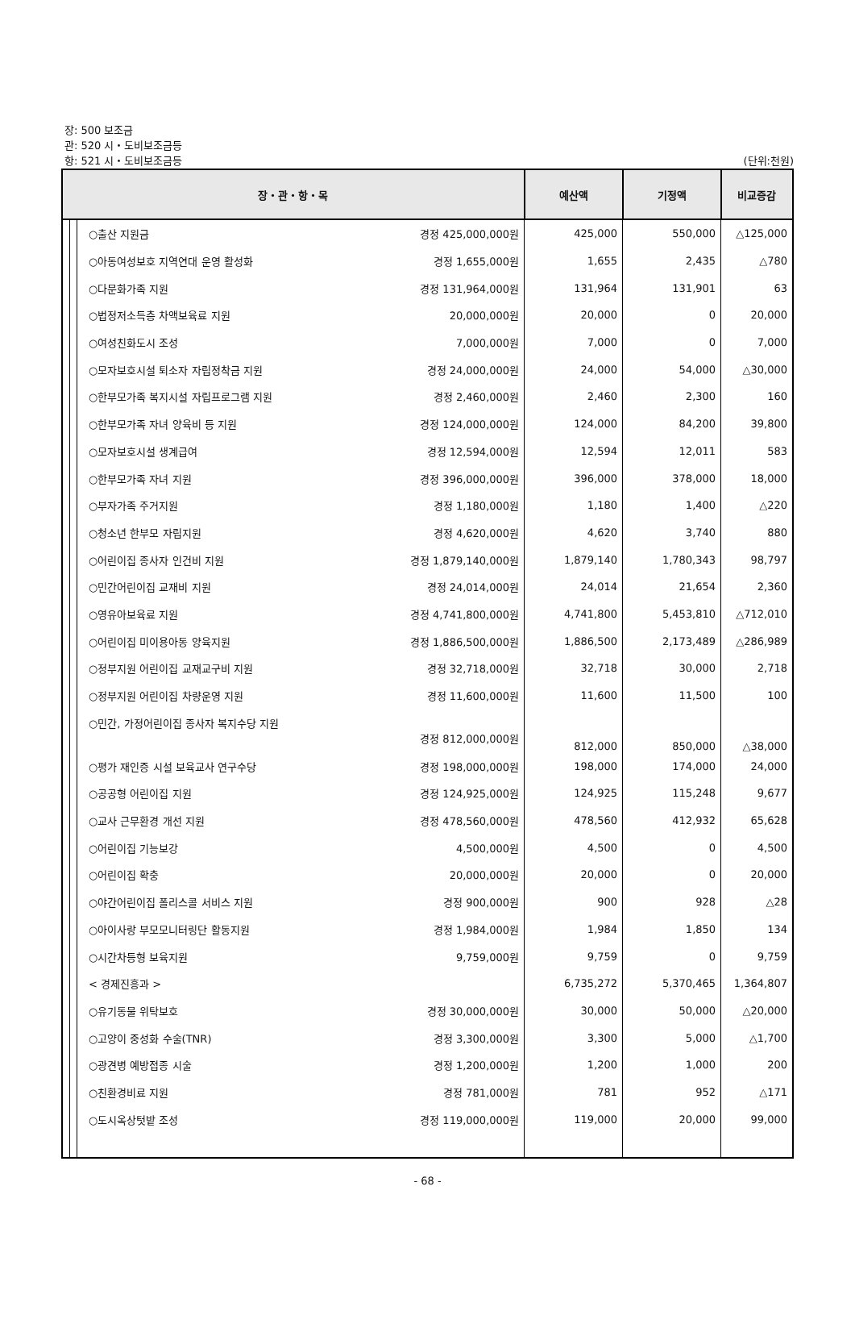장: 500 보조금
관: 520 시・도비보조금등
항: 521 시・도비보조금등
(단위:천원)
| 장・관・항・목 | | | | 예산액 | 기정액 | 비교증감 |
| --- | --- | --- | --- | --- | --- | --- |
| | | | ○출산 지원금 경정 425,000,000원 | 425,000 | 550,000 | △125,000 |
| | | | ○아동여성보호 지역연대 운영 활성화 경정 1,655,000원 | 1,655 | 2,435 | △780 |
| | | | ○다문화가족 지원 경정 131,964,000원 | 131,964 | 131,901 | 63 |
| | | | ○법정저소득층 차액보육료 지원 20,000,000원 | 20,000 | 0 | 20,000 |
| | | | ○여성친화도시 조성 7,000,000원 | 7,000 | 0 | 7,000 |
| | | | ○모자보호시설 퇴소자 자립정착금 지원 경정 24,000,000원 | 24,000 | 54,000 | △30,000 |
| | | | ○한부모가족 복지시설 자립프로그램 지원 경정 2,460,000원 | 2,460 | 2,300 | 160 |
| | | | ○한부모가족 자녀 양육비 등 지원 경정 124,000,000원 | 124,000 | 84,200 | 39,800 |
| | | | ○모자보호시설 생계급여 경정 12,594,000원 | 12,594 | 12,011 | 583 |
| | | | ○한부모가족 자녀 지원 경정 396,000,000원 | 396,000 | 378,000 | 18,000 |
| | | | ○부자가족 주거지원 경정 1,180,000원 | 1,180 | 1,400 | △220 |
| | | | ○청소년 한부모 자립지원 경정 4,620,000원 | 4,620 | 3,740 | 880 |
| | | | ○어린이집 종사자 인건비 지원 경정 1,879,140,000원 | 1,879,140 | 1,780,343 | 98,797 |
| | | | ○민간어린이집 교재비 지원 경정 24,014,000원 | 24,014 | 21,654 | 2,360 |
| | | | ○영유아보육료 지원 경정 4,741,800,000원 | 4,741,800 | 5,453,810 | △712,010 |
| | | | ○어린이집 미이용아동 양육지원 경정 1,886,500,000원 | 1,886,500 | 2,173,489 | △286,989 |
| | | | ○정부지원 어린이집 교재교구비 지원 경정 32,718,000원 | 32,718 | 30,000 | 2,718 |
| | | | ○정부지원 어린이집 차량운영 지원 경정 11,600,000원 | 11,600 | 11,500 | 100 |
| | | | ○민간, 가정어린이집 종사자 복지수당 지원 경정 812,000,000원 | 812,000 | 850,000 | △38,000 |
| | | | ○평가 재인증 시설 보육교사 연구수당 경정 198,000,000원 | 198,000 | 174,000 | 24,000 |
| | | | ○공공형 어린이집 지원 경정 124,925,000원 | 124,925 | 115,248 | 9,677 |
| | | | ○교사 근무환경 개선 지원 경정 478,560,000원 | 478,560 | 412,932 | 65,628 |
| | | | ○어린이집 기능보강 4,500,000원 | 4,500 | 0 | 4,500 |
| | | | ○어린이집 확충 20,000,000원 | 20,000 | 0 | 20,000 |
| | | | ○야간어린이집 폴리스콜 서비스 지원 경정 900,000원 | 900 | 928 | △28 |
| | | | ○아이사랑 부모모니터링단 활동지원 경정 1,984,000원 | 1,984 | 1,850 | 134 |
| | | | ○시간차등형 보육지원 9,759,000원 | 9,759 | 0 | 9,759 |
| | | | < 경제진흥과 > | 6,735,272 | 5,370,465 | 1,364,807 |
| | | | ○유기동물 위탁보호 경정 30,000,000원 | 30,000 | 50,000 | △20,000 |
| | | | ○고양이 중성화 수술(TNR) 경정 3,300,000원 | 3,300 | 5,000 | △1,700 |
| | | | ○광견병 예방접종 시술 경정 1,200,000원 | 1,200 | 1,000 | 200 |
| | | | ○친환경비료 지원 경정 781,000원 | 781 | 952 | △171 |
| | | | ○도시옥상텃밭 조성 경정 119,000,000원 | 119,000 | 20,000 | 99,000 |
- 68 -